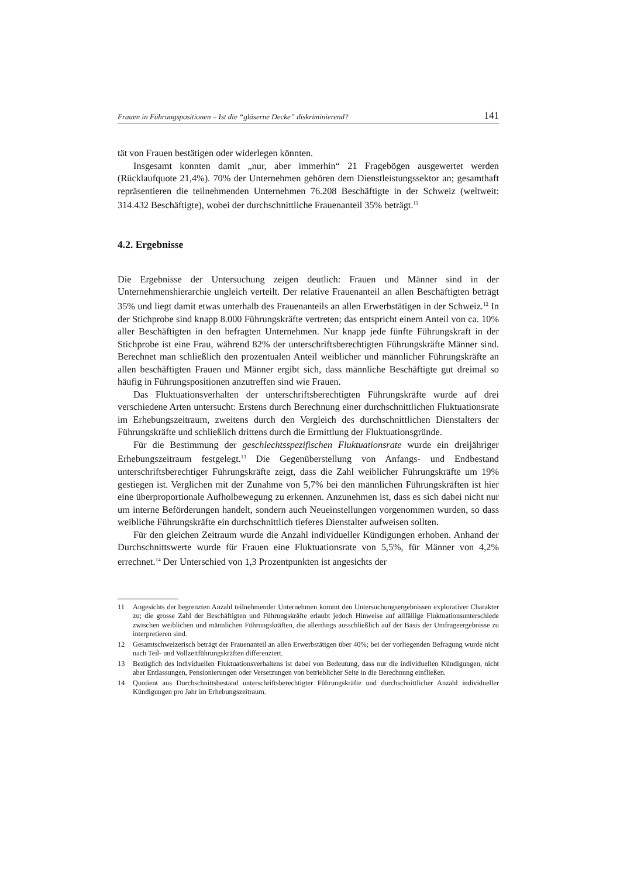Frauen in Führungspositionen – Ist die “gläserne Decke” diskriminierend? 141
tät von Frauen bestätigen oder widerlegen könnten.
Insgesamt konnten damit „nur, aber immerhin“ 21 Fragebögen ausgewertet werden (Rücklaufquote 21,4%). 70% der Unternehmen gehören dem Dienstleistungssektor an; gesamthaft repräsentieren die teilnehmenden Unternehmen 76.208 Beschäftigte in der Schweiz (weltweit: 314.432 Beschäftigte), wobei der durchschnittliche Frauenanteil 35% beträgt.<sup>11</sup>
4.2. Ergebnisse
Die Ergebnisse der Untersuchung zeigen deutlich: Frauen und Männer sind in der Unternehmenshierarchie ungleich verteilt. Der relative Frauenanteil an allen Beschäftigten beträgt 35% und liegt damit etwas unterhalb des Frauenanteils an allen Erwerbstätigen in der Schweiz.<sup>12</sup> In der Stichprobe sind knapp 8.000 Führungskräfte vertreten; das entspricht einem Anteil von ca. 10% aller Beschäftigten in den befragten Unternehmen. Nur knapp jede fünfte Führungskraft in der Stichprobe ist eine Frau, während 82% der unterschriftsberechtigten Führungskräfte Männer sind. Berechnet man schließlich den prozentualen Anteil weiblicher und männlicher Führungskräfte an allen beschäftigten Frauen und Männer ergibt sich, dass männliche Beschäftigte gut dreimal so häufig in Führungspositionen anzutreffen sind wie Frauen.
Das Fluktuationsverhalten der unterschriftsberechtigten Führungskräfte wurde auf drei verschiedene Arten untersucht: Erstens durch Berechnung einer durchschnittlichen Fluktuationsrate im Erhebungszeitraum, zweitens durch den Vergleich des durchschnittlichen Dienstalters der Führungskräfte und schließlich drittens durch die Ermittlung der Fluktuationsgründe.
Für die Bestimmung der geschlechtsspezifischen Fluktuationsrate wurde ein dreijähriger Erhebungszeitraum festgelegt.<sup>13</sup> Die Gegenüberstellung von Anfangs- und Endbestand unterschriftsberechtiger Führungskräfte zeigt, dass die Zahl weiblicher Führungskräfte um 19% gestiegen ist. Verglichen mit der Zunahme von 5,7% bei den männlichen Führungskräften ist hier eine überproportionale Aufholbewegung zu erkennen. Anzunehmen ist, dass es sich dabei nicht nur um interne Beförderungen handelt, sondern auch Neueinstellungen vorgenommen wurden, so dass weibliche Führungskräfte ein durchschnittlich tieferes Dienstalter aufweisen sollten.
Für den gleichen Zeitraum wurde die Anzahl individueller Kündigungen erhoben. Anhand der Durchschnittswerte wurde für Frauen eine Fluktuationsrate von 5,5%, für Männer von 4,2% errechnet.<sup>14</sup> Der Unterschied von 1,3 Prozentpunkten ist angesichts der
11 Angesichts der begrenzten Anzahl teilnehmender Unternehmen kommt den Untersuchungsergebnissen explorativer Charakter zu; die grosse Zahl der Beschäftigten und Führungskräfte erlaubt jedoch Hinweise auf allfällige Fluktuationsunterschiede zwischen weiblichen und männlichen Führungskräften, die allerdings ausschließlich auf der Basis der Umfrageergebnisse zu interpretieren sind.
12 Gesamtschweizerisch beträgt der Frauenanteil an allen Erwerbstätigen über 40%; bei der vorliegenden Befragung wurde nicht nach Teil- und Vollzeitführungskräften differenziert.
13 Bezüglich des individuellen Fluktuationsverhaltens ist dabei von Bedeutung, dass nur die individuellen Kündigungen, nicht aber Entlassungen, Pensionierungen oder Versetzungen von betrieblicher Seite in die Berechnung einfließen.
14 Quotient aus Durchschnittsbestand unterschriftsberechtigter Führungskräfte und durchschnittlicher Anzahl individueller Kündigungen pro Jahr im Erhebungszeitraum.